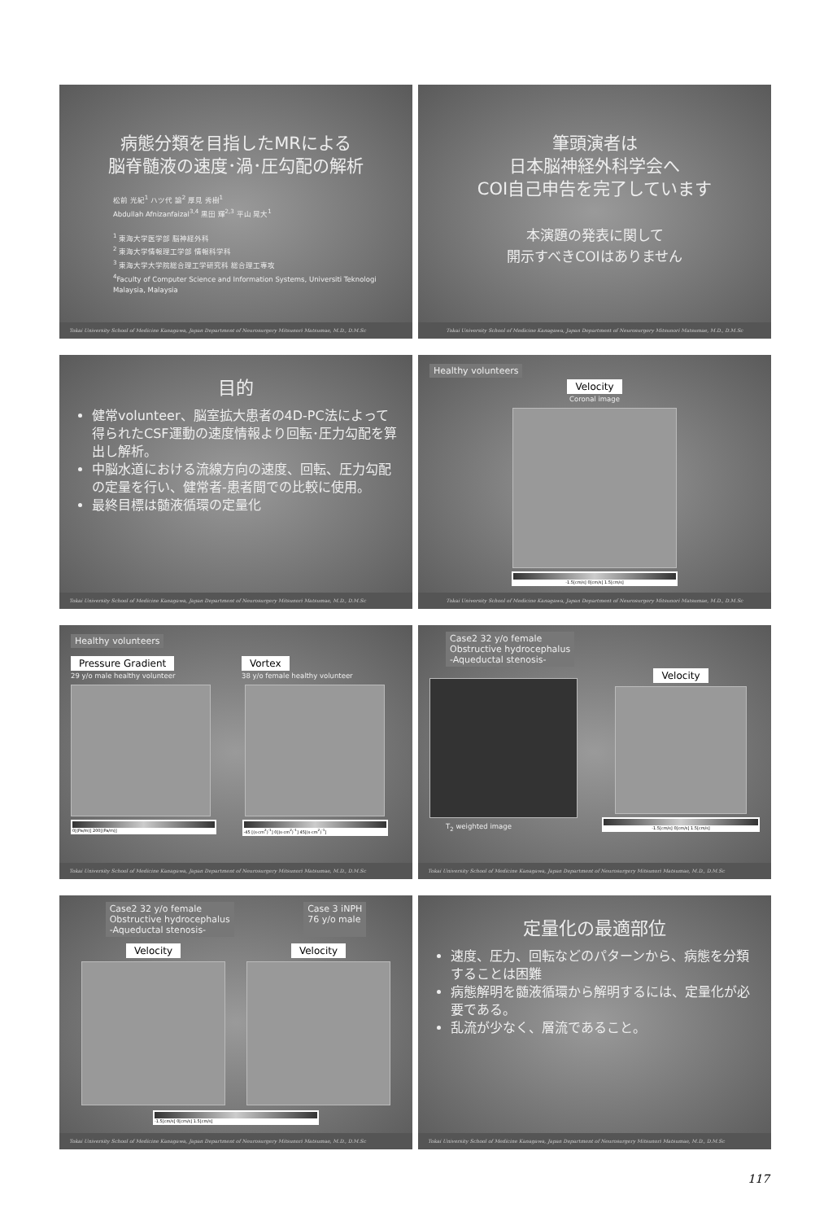病態分類を目指したMRによる
脳脊髄液の速度･渦･圧勾配の解析
松前 光紀<sup>1</sup> ハツ代 諭<sup>2</sup> 厚見 秀樹<sup>1</sup>
Abdullah Afnizanfaizal<sup>3,4</sup> 黒田 輝<sup>2,3</sup> 平山 晃大<sup>1</sup>
<sup>1</sup> 東海大学医学部 脳神経外科
<sup>2</sup> 東海大学情報理工学部 情報科学科
<sup>3</sup> 東海大学大学院総合理工学研究科 総合理工専攻
<sup>4</sup> Faculty of Computer Science and Information Systems, Universiti Teknologi Malaysia, Malaysia
Tokai University School of Medicine Kanagawa, Japan Department of Neurosurgery Mitsunori Matsumae, M.D., D.M.Sc
筆頭演者は
日本脳神経外科学会へ
COI自己申告を完了しています
本演題の発表に関して
開示すべきCOIはありません
Tokai University School of Medicine Kanagawa, Japan Department of Neurosurgery Mitsunori Matsumae, M.D., D.M.Sc
目的
健常volunteer、脳室拡大患者の4D-PC法によって得られたCSF運動の速度情報より回転･圧力勾配を算出し解析。
中脳水道における流線方向の速度、回転、圧力勾配の定量を行い、健常者-患者間での比較に使用。
最終目標は髄液循環の定量化
Tokai University School of Medicine Kanagawa, Japan Department of Neurosurgery Mitsunori Matsumae, M.D., D.M.Sc
Healthy volunteers
Velocity
Coronal image
-1.5[cm/s] 0[cm/s] 1.5[cm/s]
Tokai University School of Medicine Kanagawa, Japan Department of Neurosurgery Mitsunori Matsumae, M.D., D.M.Sc
Healthy volunteers
Pressure Gradient
29 y/o male healthy volunteer
0[(Pa/m)] 200[(Pa/m)]
Vortex
38 y/o female healthy volunteer
-45 [(s·cm<sup>2</sup>)<sup>-1</sup>] 0[(s·cm<sup>2</sup>)<sup>-1</sup>] 45[(s·cm<sup>2</sup>)<sup>-1</sup>]
Tokai University School of Medicine Kanagawa, Japan Department of Neurosurgery Mitsunori Matsumae, M.D., D.M.Sc
Case2 32 y/o female
Obstructive hydrocephalus
-Aqueductal stenosis-
T<sub>2</sub> weighted image
Velocity
-1.5[cm/s] 0[cm/s] 1.5[cm/s]
Tokai University School of Medicine Kanagawa, Japan Department of Neurosurgery Mitsunori Matsumae, M.D., D.M.Sc
Case2 32 y/o female
Obstructive hydrocephalus
-Aqueductal stenosis-
Case 3 iNPH
76 y/o male
Velocity Velocity
-1.5[cm/s] 0[cm/s] 1.5[cm/s]
Tokai University School of Medicine Kanagawa, Japan Department of Neurosurgery Mitsunori Matsumae, M.D., D.M.Sc
定量化の最適部位
速度、圧力、回転などのパターンから、病態を分類することは困難
病態解明を髄液循環から解明するには、定量化が必要である。
乱流が少なく、層流であること。
Tokai University School of Medicine Kanagawa, Japan Department of Neurosurgery Mitsunori Matsumae, M.D., D.M.Sc
117